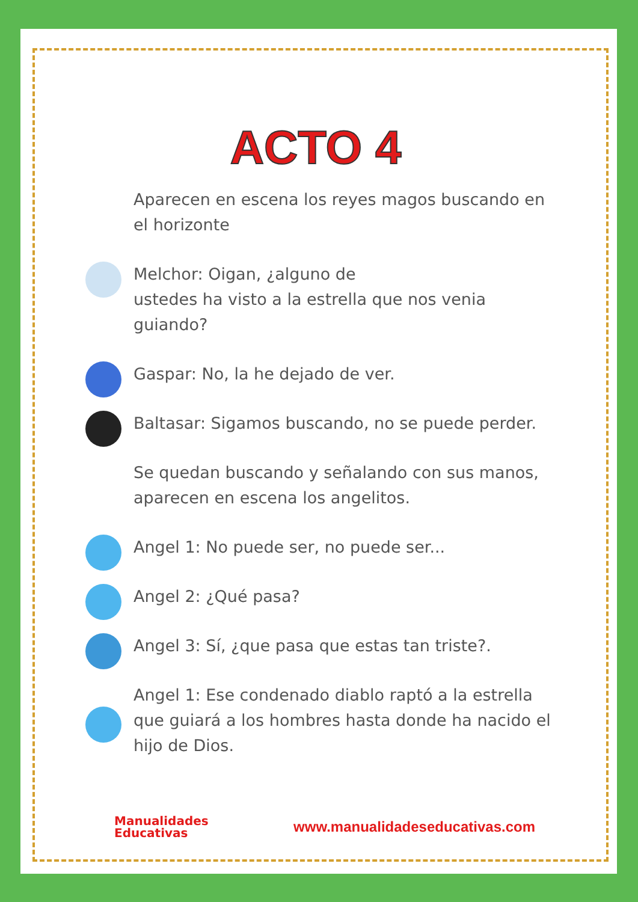ACTO 4
Aparecen en escena los reyes magos buscando en el horizonte
Melchor: Oigan, ¿alguno de
ustedes ha visto a la estrella que nos venia guiando?
Gaspar: No, la he dejado de ver.
Baltasar: Sigamos buscando, no se puede perder.
Se quedan buscando y señalando con sus manos, aparecen en escena los angelitos.
Angel 1: No puede ser, no puede ser...
Angel 2: ¿Qué pasa?
Angel 3: Sí, ¿que pasa que estas tan triste?.
Angel 1: Ese condenado diablo raptó a la estrella que guiará a los hombres hasta donde ha nacido el hijo de Dios.
Manualidades
Educativas
www.manualidadeseducativas.com